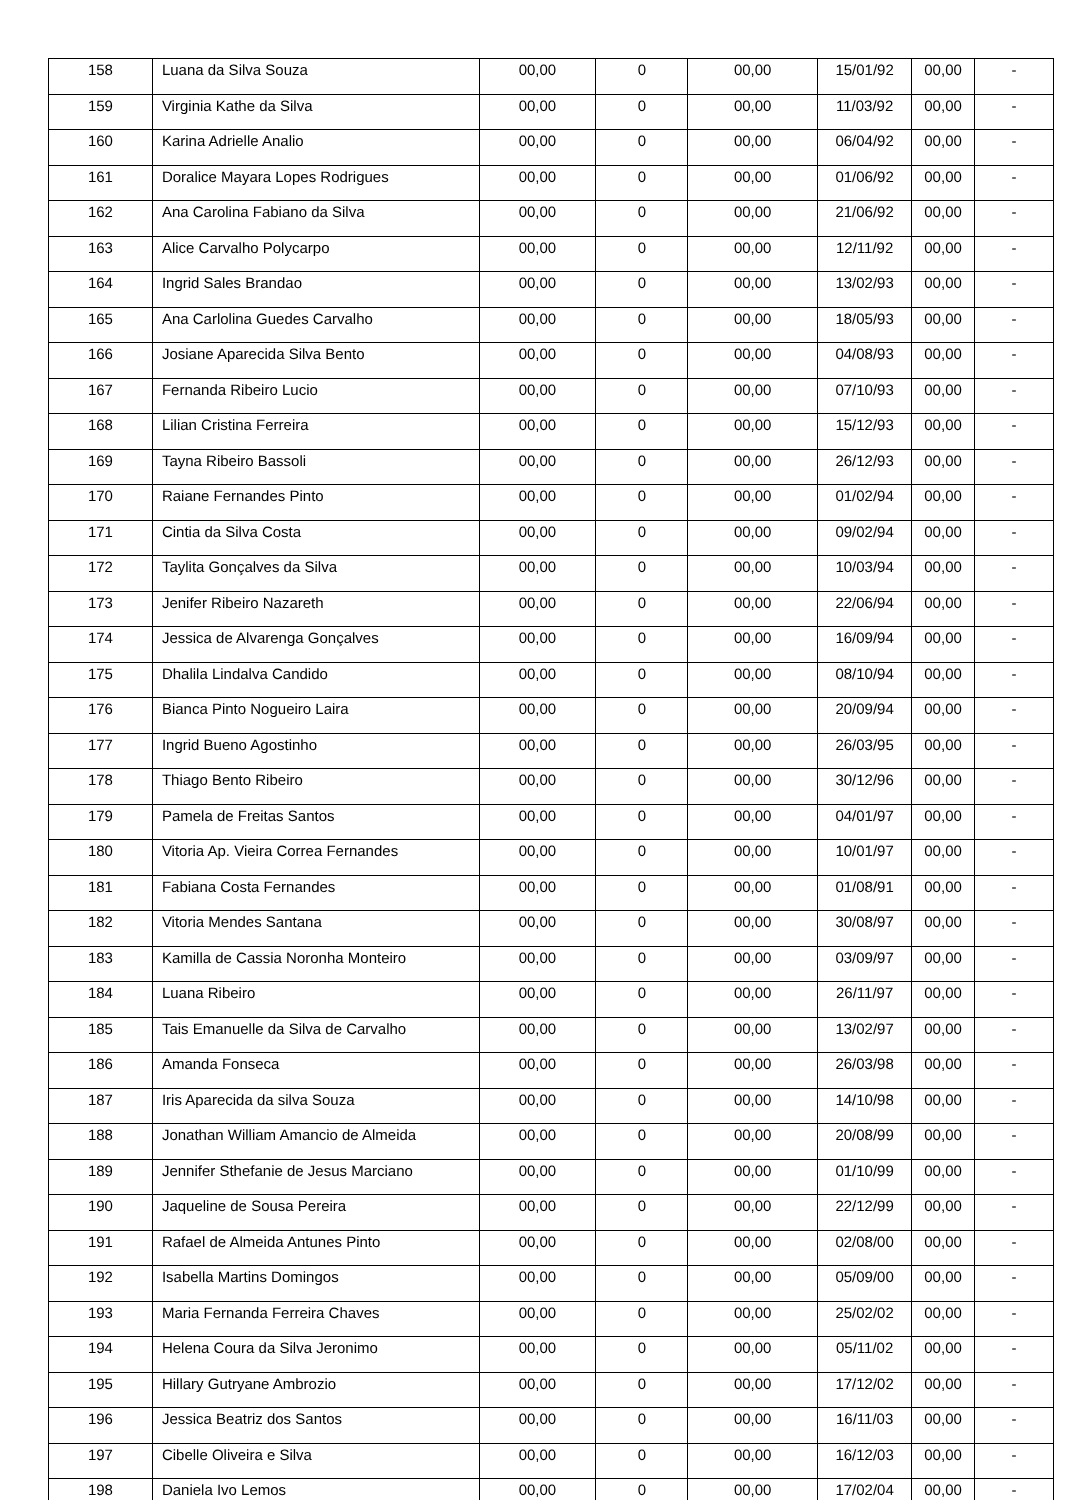| 158 | Luana da Silva Souza | 00,00 | 0 | 00,00 | 15/01/92 | 00,00 | - |
| 159 | Virginia Kathe da Silva | 00,00 | 0 | 00,00 | 11/03/92 | 00,00 | - |
| 160 | Karina Adrielle Analio | 00,00 | 0 | 00,00 | 06/04/92 | 00,00 | - |
| 161 | Doralice Mayara Lopes Rodrigues | 00,00 | 0 | 00,00 | 01/06/92 | 00,00 | - |
| 162 | Ana Carolina Fabiano da Silva | 00,00 | 0 | 00,00 | 21/06/92 | 00,00 | - |
| 163 | Alice Carvalho Polycarpo | 00,00 | 0 | 00,00 | 12/11/92 | 00,00 | - |
| 164 | Ingrid Sales Brandao | 00,00 | 0 | 00,00 | 13/02/93 | 00,00 | - |
| 165 | Ana Carlolina Guedes Carvalho | 00,00 | 0 | 00,00 | 18/05/93 | 00,00 | - |
| 166 | Josiane Aparecida Silva Bento | 00,00 | 0 | 00,00 | 04/08/93 | 00,00 | - |
| 167 | Fernanda Ribeiro Lucio | 00,00 | 0 | 00,00 | 07/10/93 | 00,00 | - |
| 168 | Lilian Cristina Ferreira | 00,00 | 0 | 00,00 | 15/12/93 | 00,00 | - |
| 169 | Tayna Ribeiro Bassoli | 00,00 | 0 | 00,00 | 26/12/93 | 00,00 | - |
| 170 | Raiane Fernandes Pinto | 00,00 | 0 | 00,00 | 01/02/94 | 00,00 | - |
| 171 | Cintia da Silva Costa | 00,00 | 0 | 00,00 | 09/02/94 | 00,00 | - |
| 172 | Taylita Gonçalves da Silva | 00,00 | 0 | 00,00 | 10/03/94 | 00,00 | - |
| 173 | Jenifer Ribeiro Nazareth | 00,00 | 0 | 00,00 | 22/06/94 | 00,00 | - |
| 174 | Jessica de Alvarenga Gonçalves | 00,00 | 0 | 00,00 | 16/09/94 | 00,00 | - |
| 175 | Dhalila Lindalva Candido | 00,00 | 0 | 00,00 | 08/10/94 | 00,00 | - |
| 176 | Bianca Pinto Nogueiro Laira | 00,00 | 0 | 00,00 | 20/09/94 | 00,00 | - |
| 177 | Ingrid Bueno Agostinho | 00,00 | 0 | 00,00 | 26/03/95 | 00,00 | - |
| 178 | Thiago Bento Ribeiro | 00,00 | 0 | 00,00 | 30/12/96 | 00,00 | - |
| 179 | Pamela de Freitas Santos | 00,00 | 0 | 00,00 | 04/01/97 | 00,00 | - |
| 180 | Vitoria Ap. Vieira Correa Fernandes | 00,00 | 0 | 00,00 | 10/01/97 | 00,00 | - |
| 181 | Fabiana Costa Fernandes | 00,00 | 0 | 00,00 | 01/08/91 | 00,00 | - |
| 182 | Vitoria Mendes Santana | 00,00 | 0 | 00,00 | 30/08/97 | 00,00 | - |
| 183 | Kamilla de Cassia Noronha Monteiro | 00,00 | 0 | 00,00 | 03/09/97 | 00,00 | - |
| 184 | Luana Ribeiro | 00,00 | 0 | 00,00 | 26/11/97 | 00,00 | - |
| 185 | Tais Emanuelle da Silva de Carvalho | 00,00 | 0 | 00,00 | 13/02/97 | 00,00 | - |
| 186 | Amanda Fonseca | 00,00 | 0 | 00,00 | 26/03/98 | 00,00 | - |
| 187 | Iris Aparecida da silva Souza | 00,00 | 0 | 00,00 | 14/10/98 | 00,00 | - |
| 188 | Jonathan William Amancio de Almeida | 00,00 | 0 | 00,00 | 20/08/99 | 00,00 | - |
| 189 | Jennifer Sthefanie de Jesus Marciano | 00,00 | 0 | 00,00 | 01/10/99 | 00,00 | - |
| 190 | Jaqueline de Sousa Pereira | 00,00 | 0 | 00,00 | 22/12/99 | 00,00 | - |
| 191 | Rafael de Almeida Antunes Pinto | 00,00 | 0 | 00,00 | 02/08/00 | 00,00 | - |
| 192 | Isabella Martins Domingos | 00,00 | 0 | 00,00 | 05/09/00 | 00,00 | - |
| 193 | Maria Fernanda Ferreira Chaves | 00,00 | 0 | 00,00 | 25/02/02 | 00,00 | - |
| 194 | Helena Coura da Silva Jeronimo | 00,00 | 0 | 00,00 | 05/11/02 | 00,00 | - |
| 195 | Hillary Gutryane Ambrozio | 00,00 | 0 | 00,00 | 17/12/02 | 00,00 | - |
| 196 | Jessica Beatriz dos Santos | 00,00 | 0 | 00,00 | 16/11/03 | 00,00 | - |
| 197 | Cibelle Oliveira e Silva | 00,00 | 0 | 00,00 | 16/12/03 | 00,00 | - |
| 198 | Daniela Ivo Lemos | 00,00 | 0 | 00,00 | 17/02/04 | 00,00 | - |